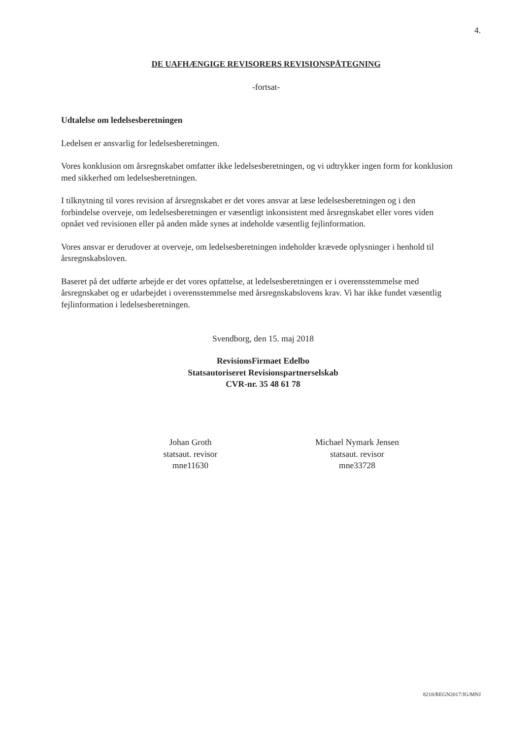4.
DE UAFHÆNGIGE REVISORERS REVISIONSPÅTEGNING
-fortsat-
Udtalelse om ledelsesberetningen
Ledelsen er ansvarlig for ledelsesberetningen.
Vores konklusion om årsregnskabet omfatter ikke ledelsesberetningen, og vi udtrykker ingen form for konklusion med sikkerhed om ledelsesberetningen.
I tilknytning til vores revision af årsregnskabet er det vores ansvar at læse ledelsesberetningen og i den forbindelse overveje, om ledelsesberetningen er væsentligt inkonsistent med årsregnskabet eller vores viden opnået ved revisionen eller på anden måde synes at indeholde væsentlig fejlinformation.
Vores ansvar er derudover at overveje, om ledelsesberetningen indeholder krævede oplysninger i henhold til årsregnskabsloven.
Baseret på det udførte arbejde er det vores opfattelse, at ledelsesberetningen er i overensstemmelse med årsregnskabet og er udarbejdet i overensstemmelse med årsregnskabslovens krav. Vi har ikke fundet væsentlig fejlinformation i ledelsesberetningen.
Svendborg, den 15. maj 2018
RevisionsFirmaet Edelbo
Statsautoriseret Revisionspartnerselskab
CVR-nr. 35 48 61 78
Johan Groth
statsaut. revisor
mne11630
Michael Nymark Jensen
statsaut. revisor
mne33728
8218/REGN2017/JG/MNJ